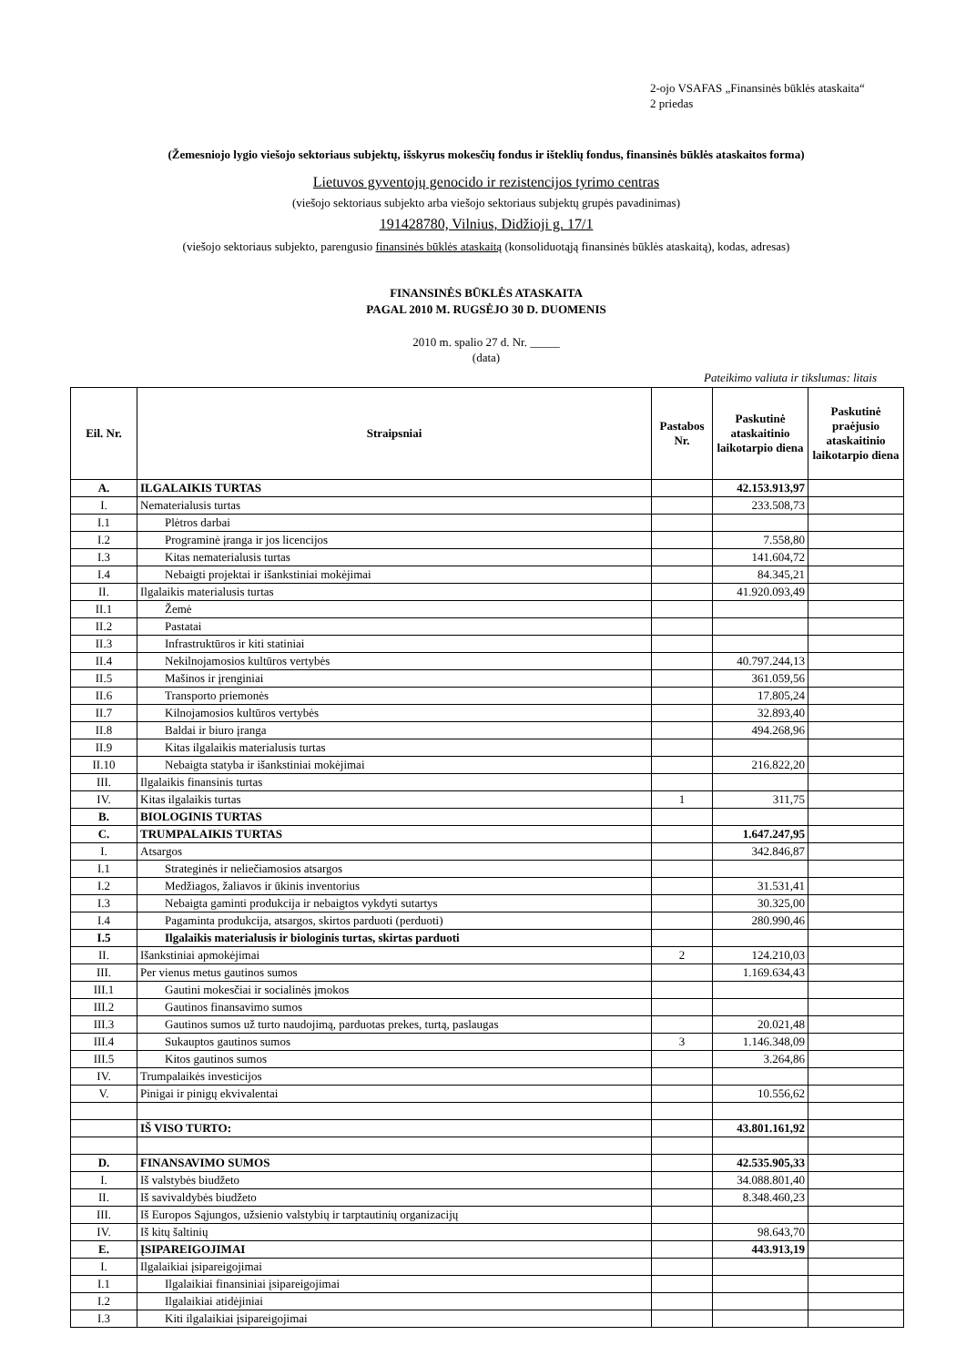2-ojo VSAFAS „Finansinės būklės ataskaita“
2 priedas
(Žemesniojo lygio viešojo sektoriaus subjektų, išskyrus mokesčių fondus ir išteklių fondus, finansinės būklės ataskaitos forma)
Lietuvos gyventojų genocido ir rezistencijos tyrimo centras
(viešojo sektoriaus subjekto arba viešojo sektoriaus subjektų grupės pavadinimas)
191428780, Vilnius, Didžioji g. 17/1
(viešojo sektoriaus subjekto, parengusio finansinės būklės ataskaitą (konsoliduotąją finansinės būklės ataskaitą), kodas, adresas)
FINANSINĖS BŪKLĖS ATASKAITA
PAGAL 2010 M. RUGSĖJO 30 D. DUOMENIS
2010 m. spalio 27 d. Nr. _____
(data)
Pateikimo valiuta ir tikslumas: litais
| Eil. Nr. | Straipsniai | Pastabos Nr. | Paskutinė ataskaitinio laikotarpio diena | Paskutinė praėjusio ataskaitinio laikotarpio diena |
| --- | --- | --- | --- | --- |
| A. | ILGALAIKIS TURTAS | | 42.153.913,97 | |
| I. | Nematerialusis turtas | | 233.508,73 | |
| I.1 | Plėtros darbai | | | |
| I.2 | Programinė įranga ir jos licencijos | | 7.558,80 | |
| I.3 | Kitas nematerialusis turtas | | 141.604,72 | |
| I.4 | Nebaigti projektai ir išankstiniai mokėjimai | | 84.345,21 | |
| II. | Ilgalaikis materialusis turtas | | 41.920.093,49 | |
| II.1 | Žemė | | | |
| II.2 | Pastatai | | | |
| II.3 | Infrastruktūros ir kiti statiniai | | | |
| II.4 | Nekilnojamosios kultūros vertybės | | 40.797.244,13 | |
| II.5 | Mašinos ir įrenginiai | | 361.059,56 | |
| II.6 | Transporto priemonės | | 17.805,24 | |
| II.7 | Kilnojamosios kultūros vertybės | | 32.893,40 | |
| II.8 | Baldai ir biuro įranga | | 494.268,96 | |
| II.9 | Kitas ilgalaikis materialusis turtas | | | |
| II.10 | Nebaigta statyba ir išankstiniai mokėjimai | | 216.822,20 | |
| III. | Ilgalaikis finansinis turtas | | | |
| IV. | Kitas ilgalaikis turtas | 1 | 311,75 | |
| B. | BIOLOGINIS TURTAS | | | |
| C. | TRUMPALAIKIS TURTAS | | 1.647.247,95 | |
| I. | Atsargos | | 342.846,87 | |
| I.1 | Strateginės ir neliečiamosios atsargos | | | |
| I.2 | Medžiagos, žaliavos ir ūkinis inventorius | | 31.531,41 | |
| I.3 | Nebaigta gaminti produkcija ir nebaigtos vykdyti sutartys | | 30.325,00 | |
| I.4 | Pagaminta produkcija, atsargos, skirtos parduoti (perduoti) | | 280.990,46 | |
| I.5 | Ilgalaikis materialusis ir biologinis turtas, skirtas parduoti | | | |
| II. | Išankstiniai apmokėjimai | 2 | 124.210,03 | |
| III. | Per vienus metus gautinos sumos | | 1.169.634,43 | |
| III.1 | Gautini mokesčiai ir socialinės įmokos | | | |
| III.2 | Gautinos finansavimo sumos | | | |
| III.3 | Gautinos sumos už turto naudojimą, parduotas prekes, turtą, paslaugas | | 20.021,48 | |
| III.4 | Sukauptos gautinos sumos | 3 | 1.146.348,09 | |
| III.5 | Kitos gautinos sumos | | 3.264,86 | |
| IV. | Trumpalaikės investicijos | | | |
| V. | Pinigai ir pinigų ekvivalentai | | 10.556,62 | |
| | IŠ VISO TURTO: | | 43.801.161,92 | |
| D. | FINANSAVIMO SUMOS | | 42.535.905,33 | |
| I. | Iš valstybės biudžeto | | 34.088.801,40 | |
| II. | Iš savivaldybės biudžeto | | 8.348.460,23 | |
| III. | Iš Europos Sąjungos, užsienio valstybių ir tarptautinių organizacijų | | | |
| IV. | Iš kitų šaltinių | | 98.643,70 | |
| E. | ĮSIPAREIGOJIMAI | | 443.913,19 | |
| I. | Ilgalaikiai įsipareigojimai | | | |
| I.1 | Ilgalaikiai finansiniai įsipareigojimai | | | |
| I.2 | Ilgalaikiai atidėjiniai | | | |
| I.3 | Kiti ilgalaikiai įsipareigojimai | | | |